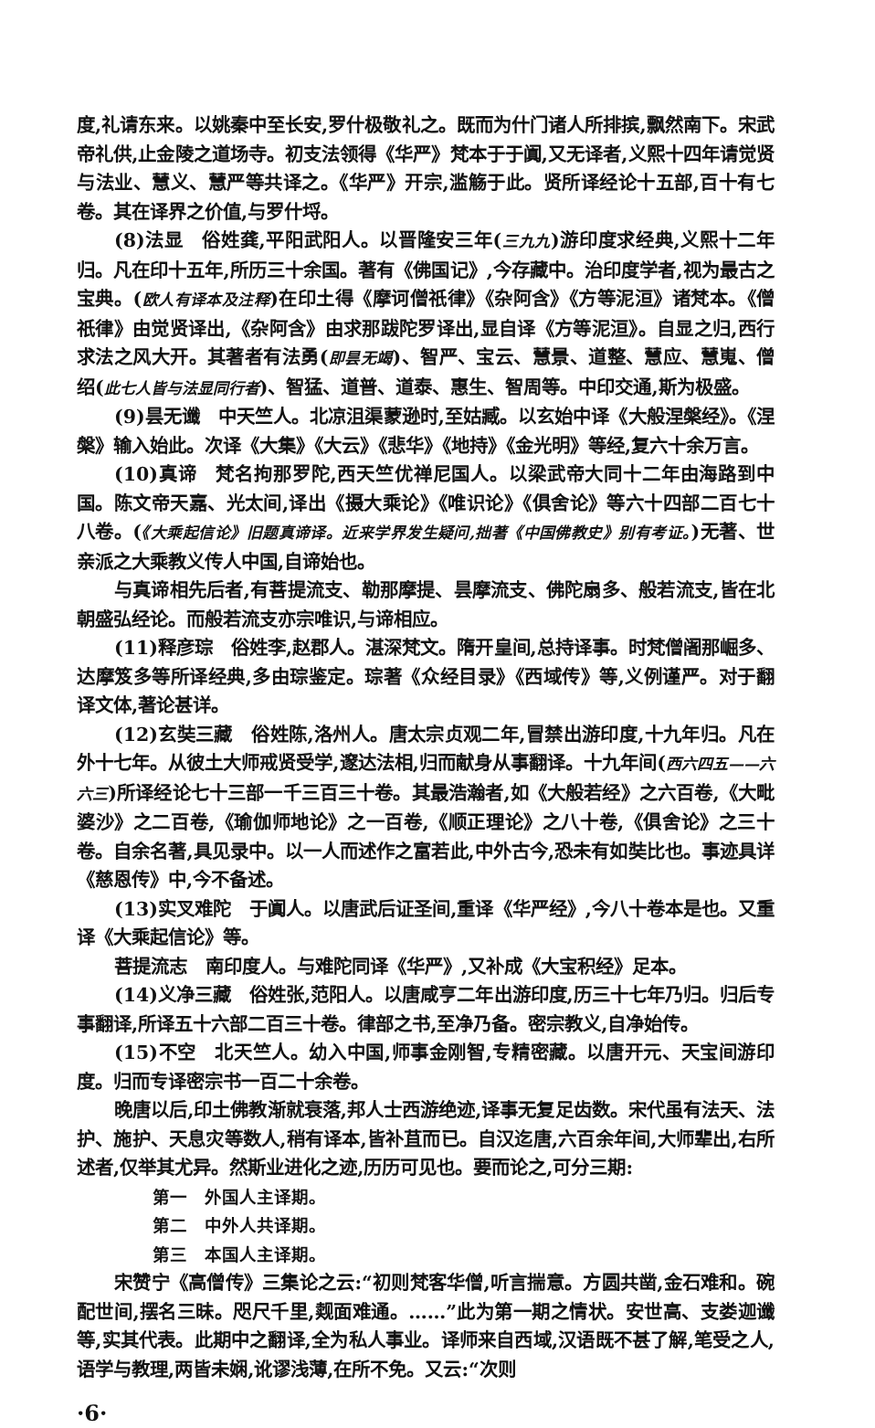度,礼请东来。以姚秦中至长安,罗什极敬礼之。既而为什门诸人所排摈,飘然南下。宋武帝礼供,止金陵之道场寺。初支法领得《华严》梵本于于阗,又无译者,义熙十四年请觉贤与法业、慧义、慧严等共译之。《华严》开宗,滥觞于此。贤所译经论十五部,百十有七卷。其在译界之价值,与罗什埒。
(8)法显　俗姓龚,平阳武阳人。以晋隆安三年(三九九)游印度求经典,义熙十二年归。凡在印十五年,所历三十余国。著有《佛国记》,今存藏中。治印度学者,视为最古之宝典。(欧人有译本及注释)在印土得《摩诃僧祇律》《杂阿含》《方等泥洹》诸梵本。《僧祇律》由觉贤译出,《杂阿含》由求那跋陀罗译出,显自译《方等泥洹》。自显之归,西行求法之风大开。其著者有法勇(即昙无竭)、智严、宝云、慧景、道整、慧应、慧嵬、僧绍(此七人皆与法显同行者)、智猛、道普、道泰、惠生、智周等。中印交通,斯为极盛。
(9)昙无谶　中天竺人。北凉沮渠蒙逊时,至姑臧。以玄始中译《大般涅槃经》。《涅槃》输入始此。次译《大集》《大云》《悲华》《地持》《金光明》等经,复六十余万言。
(10)真谛　梵名拘那罗陀,西天竺优禅尼国人。以梁武帝大同十二年由海路到中国。陈文帝天嘉、光太间,译出《摄大乘论》《唯识论》《俱舍论》等六十四部二百七十八卷。(《大乘起信论》旧题真谛译。近来学界发生疑问,拙著《中国佛教史》别有考证。)无著、世亲派之大乘教义传人中国,自谛始也。
与真谛相先后者,有菩提流支、勒那摩提、昙摩流支、佛陀扇多、般若流支,皆在北朝盛弘经论。而般若流支亦宗唯识,与谛相应。
(11)释彦琮　俗姓李,赵郡人。湛深梵文。隋开皇间,总持译事。时梵僧阇那崛多、达摩笈多等所译经典,多由琮鉴定。琮著《众经目录》《西域传》等,义例谨严。对于翻译文体,著论甚详。
(12)玄奘三藏　俗姓陈,洛州人。唐太宗贞观二年,冒禁出游印度,十九年归。凡在外十七年。从彼土大师戒贤受学,邃达法相,归而献身从事翻译。十九年间(西六四五——六六三)所译经论七十三部一千三百三十卷。其最浩瀚者,如《大般若经》之六百卷,《大毗婆沙》之二百卷,《瑜伽师地论》之一百卷,《顺正理论》之八十卷,《俱舍论》之三十卷。自余名著,具见录中。以一人而述作之富若此,中外古今,恐未有如奘比也。事迹具详《慈恩传》中,今不备述。
(13)实叉难陀　于阗人。以唐武后证圣间,重译《华严经》,今八十卷本是也。又重译《大乘起信论》等。
菩提流志　南印度人。与难陀同译《华严》,又补成《大宝积经》足本。
(14)义净三藏　俗姓张,范阳人。以唐咸亨二年出游印度,历三十七年乃归。归后专事翻译,所译五十六部二百三十卷。律部之书,至净乃备。密宗教义,自净始传。
(15)不空　北天竺人。幼入中国,师事金刚智,专精密藏。以唐开元、天宝间游印度。归而专译密宗书一百二十余卷。
晚唐以后,印土佛教渐就衰落,邦人士西游绝迹,译事无复足齿数。宋代虽有法天、法护、施护、天息灾等数人,稍有译本,皆补苴而已。自汉迄唐,六百余年间,大师辈出,右所述者,仅举其尤异。然斯业进化之迹,历历可见也。要而论之,可分三期:
第一　外国人主译期。
第二　中外人共译期。
第三　本国人主译期。
宋赞宁《高僧传》三集论之云:“初则梵客华僧,听言揣意。方圆共凿,金石难和。碗配世间,摆名三昧。咫尺千里,觌面难通。……”此为第一期之情状。安世高、支娄迦谶等,实其代表。此期中之翻译,全为私人事业。译师来自西域,汉语既不甚了解,笔受之人,语学与教理,两皆未娴,讹谬浅薄,在所不免。又云:“次则
·6·